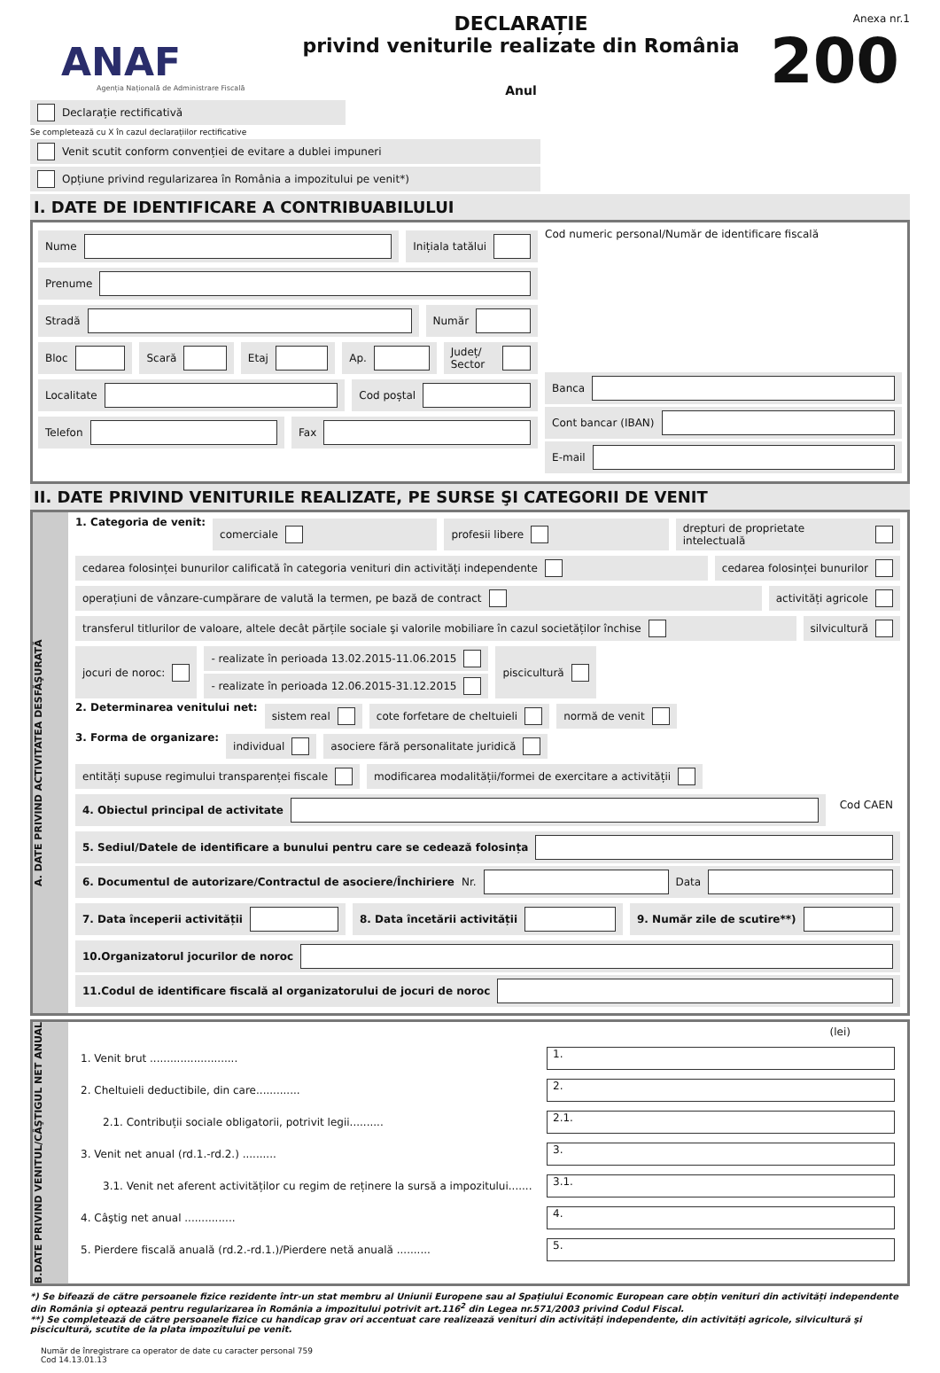ANAF
Agenția Națională de Administrare Fiscală
DECLARAȚIE
privind veniturile realizate din România
Anul
Anexa nr.1
200
Declarație rectificativă
Se completează cu X în cazul declarațiilor rectificative
Venit scutit conform convenției de evitare a dublei impuneri
Opțiune privind regularizarea în România a impozitului pe venit*)
I. DATE DE IDENTIFICARE A CONTRIBUABILULUI
Nume Inițiala tatălui
Prenume
Stradă Număr
Bloc Scară Etaj Ap. Județ/ Sector
Localitate Cod poștal
Telefon Fax
Cod numeric personal/Număr de identificare fiscală
Banca
Cont bancar (IBAN)
E-mail
II. DATE PRIVIND VENITURILE REALIZATE, PE SURSE ŞI CATEGORII DE VENIT
A. DATE PRIVIND ACTIVITATEA DESFĂŞURATĂ
1. Categoria de venit:
comerciale profesii libere drepturi de proprietate intelectuală
cedarea folosinței bunurilor calificată în categoria venituri din activități independente
cedarea folosinței bunurilor
operațiuni de vânzare-cumpărare de valută la termen, pe bază de contract
activități agricole
transferul titlurilor de valoare, altele decât părțile sociale şi valorile mobiliare în cazul societăților închise
silvicultură
jocuri de noroc: - realizate în perioada 13.02.2015-11.06.2015
- realizate în perioada 12.06.2015-31.12.2015
piscicultură
2. Determinarea venitului net:
sistem real cote forfetare de cheltuieli normă de venit
3. Forma de organizare:
individual asociere fără personalitate juridică
entități supuse regimului transparenței fiscale
modificarea modalității/formei de exercitare a activității
4. Obiectul principal de activitate
Cod CAEN
5. Sediul/Datele de identificare a bunului pentru care se cedează folosința
6. Documentul de autorizare/Contractul de asociere/Închiriere Nr. Data
7. Data începerii activității 8. Data încetării activității 9. Număr zile de scutire**)
10.Organizatorul jocurilor de noroc
11.Codul de identificare fiscală al organizatorului de jocuri de noroc
B.DATE PRIVIND VENITUL/CÂŞTIGUL NET ANUAL
(lei)
1. Venit brut ..........................
1.
2. Cheltuieli deductibile, din care.............
2.
2.1. Contribuții sociale obligatorii, potrivit legii..........
2.1.
3. Venit net anual (rd.1.-rd.2.) ..........
3.
3.1. Venit net aferent activităților cu regim de reținere la sursă a impozitului.......
3.1.
4. Câştig net anual ...............
4.
5. Pierdere fiscală anuală (rd.2.-rd.1.)/Pierdere netă anuală ..........
5.
*) Se bifează de către persoanele fizice rezidente într-un stat membru al Uniunii Europene sau al Spațiului Economic European care obțin venituri din activități independente din România şi optează pentru regularizarea în România a impozitului potrivit art.116<sup>2</sup> din Legea nr.571/2003 privind Codul Fiscal.
**) Se completează de către persoanele fizice cu handicap grav ori accentuat care realizează venituri din activități independente, din activități agricole, silvicultură şi piscicultură, scutite de la plata impozitului pe venit.
Număr de înregistrare ca operator de date cu caracter personal 759
Cod 14.13.01.13